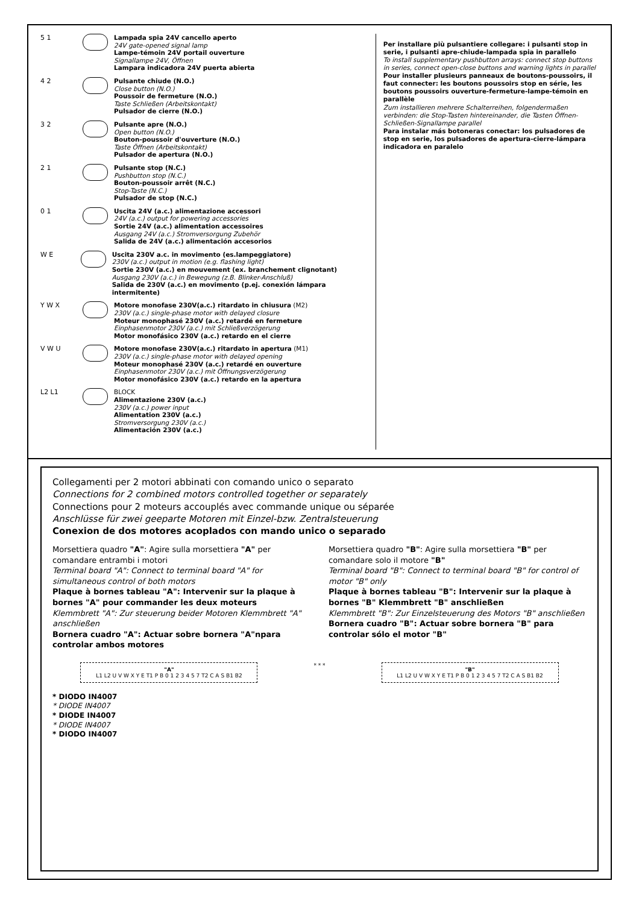5 1 Lampada spia 24V cancello aperto
24V gate-opened signal lamp
Lampe-témoin 24V portail ouverture
Signallampe 24V, Öffnen
Lampara indicadora 24V puerta abierta
4 2 Pulsante chiude (N.O.)
Close button (N.O.)
Poussoir de fermeture (N.O.)
Taste Schließen (Arbeitskontakt)
Pulsador de cierre (N.O.)
3 2 Pulsante apre (N.O.)
Open button (N.O.)
Bouton-poussoir d'ouverture (N.O.)
Taste Öffnen (Arbeitskontakt)
Pulsador de apertura (N.O.)
2 1 Pulsante stop (N.C.)
Pushbutton stop (N.C.)
Bouton-poussoir arrêt (N.C.)
Stop-Taste (N.C.)
Pulsador de stop (N.C.)
0 1 Uscita 24V (a.c.) alimentazione accessori
24V (a.c.) output for powering accessories
Sortie 24V (a.c.) alimentation accessoires
Ausgang 24V (a.c.) Stromversorgung Zubehör
Salida de 24V (a.c.) alimentación accesorios
W E Uscita 230V a.c. in movimento (es.lampeggiatore)
230V (a.c.) output in motion (e.g. flashing light)
Sortie 230V (a.c.) en mouvement (ex. branchement clignotant)
Ausgang 230V (a.c.) in Bewegung (z.B. Blinker-Anschluß)
Salida de 230V (a.c.) en movimento (p.ej. conexión lámpara intermitente)
Y W X Motore monofase 230V(a.c.) ritardato in chiusura (M2)
230V (a.c.) single-phase motor with delayed closure
Moteur monophasé 230V (a.c.) retardé en fermeture
Einphasenmotor 230V (a.c.) mit Schließverzögerung
Motor monofásico 230V (a.c.) retardo en el cierre
V W U Motore monofase 230V(a.c.) ritardato in apertura (M1)
230V (a.c.) single-phase motor with delayed opening
Moteur monophasé 230V (a.c.) retardé en ouverture
Einphasenmotor 230V (a.c.) mit Öffnungsverzögerung
Motor monofásico 230V (a.c.) retardo en la apertura
L2 L1 BLOCK
Alimentazione 230V (a.c.)
230V (a.c.) power input
Alimentation 230V (a.c.)
Stromversorgung 230V (a.c.)
Alimentación 230V (a.c.)
Per installare più pulsantiere collegare: i pulsanti stop in serie, i pulsanti apre-chiude-lampada spia in parallelo
To install supplementary pushbutton arrays: connect stop buttons in series, connect open-close buttons and warning lights in parallel
Pour installer plusieurs panneaux de boutons-poussoirs, il faut connecter: les boutons poussoirs stop en série, les boutons poussoirs ouverture-fermeture-lampe-témoin en parallèle
Zum installieren mehrere Schalterreihen, folgendermaßen verbinden: die Stop-Tasten hintereinander, die Tasten Öffnen-Schließen-Signallampe parallel
Para instalar más botoneras conectar: los pulsadores de stop en serie, los pulsadores de apertura-cierre-lámpara indicadora en paralelo
Collegamenti per 2 motori abbinati con comando unico o separato
Connections for 2 combined motors controlled together or separately
Connections pour 2 moteurs accouplés avec commande unique ou séparée
Anschlüsse für zwei geeparte Motoren mit Einzel-bzw. Zentralsteuerung
Conexion de dos motores acoplados con mando unico o separado
Morsettiera quadro "A": Agire sulla morsettiera "A" per comandare entrambi i motori
Terminal board "A": Connect to terminal board "A" for simultaneous control of both motors
Plaque à bornes tableau "A": Intervenir sur la plaque à bornes "A" pour commander les deux moteurs
Klemmbrett "A": Zur steuerung beider Motoren Klemmbrett "A" anschließen
Bornera cuadro "A": Actuar sobre bornera "A"npara controlar ambos motores
Morsettiera quadro "B": Agire sulla morsettiera "B" per comandare solo il motore "B"
Terminal board "B": Connect to terminal board "B" for control of motor "B" only
Plaque à bornes tableau "B": Intervenir sur la plaque à bornes "B" Klemmbrett "B" anschließen
Klemmbrett "B": Zur Einzelsteuerung des Motors "B" anschließen
Bornera cuadro "B": Actuar sobre bornera "B" para controlar sólo el motor "B"
"A"
L1 L2 U V W X Y E T1 P B 0 1 2 3 4 5 7 T2 C A S B1 B2
* * *
"B"
L1 L2 U V W X Y E T1 P B 0 1 2 3 4 5 7 T2 C A S B1 B2
* DIODO IN4007
* DIODE IN4007
* DIODE IN4007
* DIODE IN4007
* DIODO IN4007